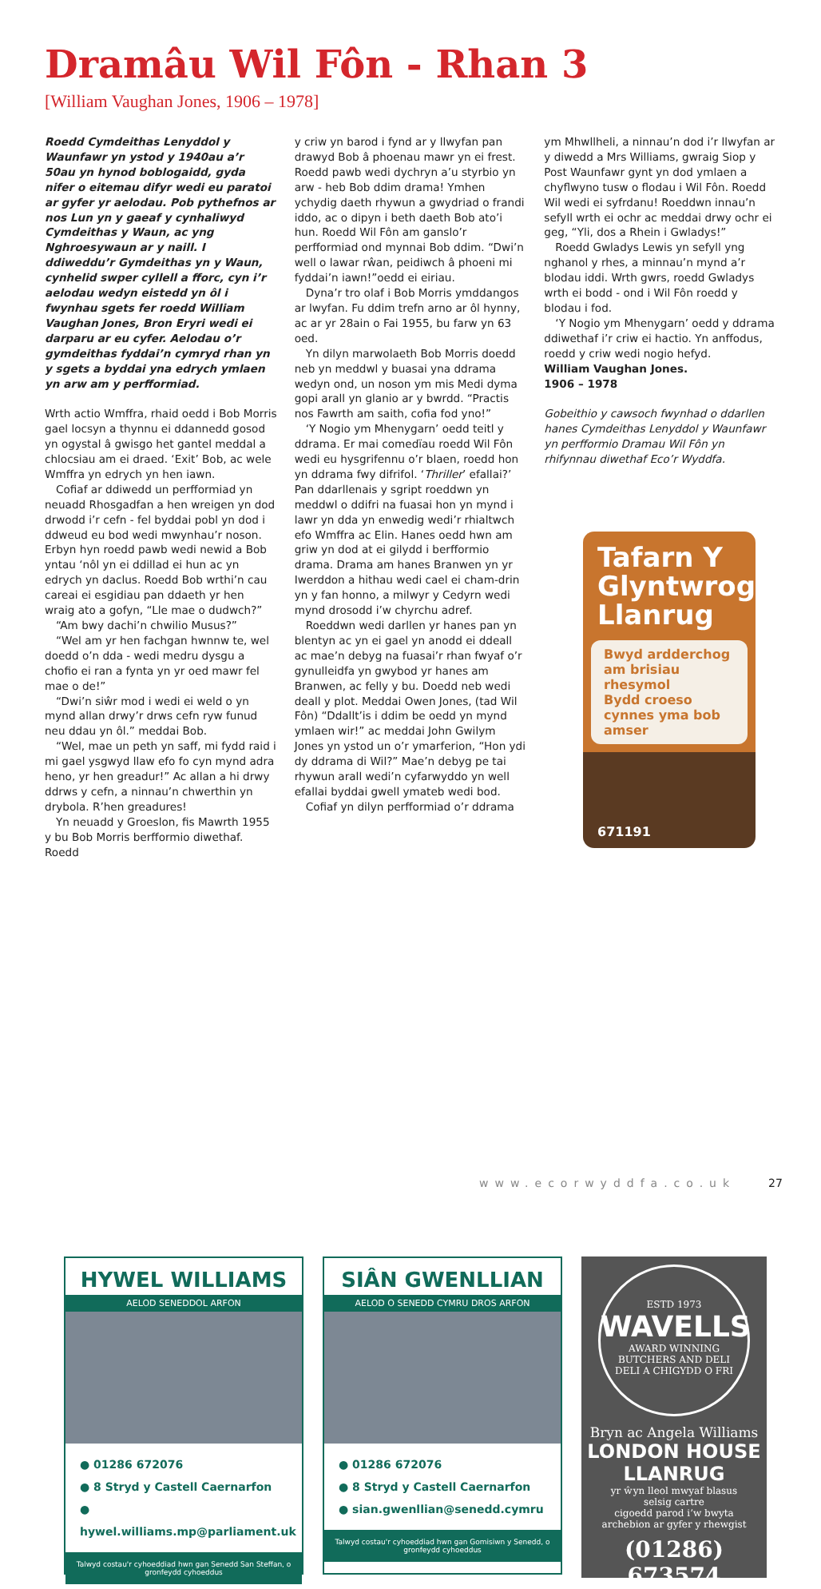Dramâu Wil Fôn - Rhan 3
[William Vaughan Jones, 1906 – 1978]
Roedd Cymdeithas Lenyddol y Waunfawr yn ystod y 1940au a’r 50au yn hynod boblogaidd, gyda nifer o eitemau difyr wedi eu paratoi ar gyfer yr aelodau. Pob pythefnos ar nos Lun yn y gaeaf y cynhaliwyd Cymdeithas y Waun, ac yng Nghroesywaun ar y naill. I ddiweddu’r Gymdeithas yn y Waun, cynhelid swper cyllell a fforc, cyn i’r aelodau wedyn eistedd yn ôl i fwynhau sgets fer roedd William Vaughan Jones, Bron Eryri wedi ei darparu ar eu cyfer. Aelodau o’r gymdeithas fyddai’n cymryd rhan yn y sgets a byddai yna edrych ymlaen yn arw am y perfformiad.
Wrth actio Wmffra, rhaid oedd i Bob Morris gael locsyn a thynnu ei ddannedd gosod yn ogystal â gwisgo het gantel meddal a chlocsiau am ei draed. ‘Exit’ Bob, ac wele Wmffra yn edrych yn hen iawn.
Cofiaf ar ddiwedd un perfformiad yn neuadd Rhosgadfan a hen wreigen yn dod drwodd i’r cefn - fel byddai pobl yn dod i ddweud eu bod wedi mwynhau’r noson. Erbyn hyn roedd pawb wedi newid a Bob yntau ‘nôl yn ei ddillad ei hun ac yn edrych yn daclus. Roedd Bob wrthi’n cau careai ei esgidiau pan ddaeth yr hen wraig ato a gofyn, “Lle mae o dudwch?”
“Am bwy dachi’n chwilio Musus?”
“Wel am yr hen fachgan hwnnw te, wel doedd o’n dda - wedi medru dysgu a chofio ei ran a fynta yn yr oed mawr fel mae o de!”
“Dwi’n siŵr mod i wedi ei weld o yn mynd allan drwy’r drws cefn ryw funud neu ddau yn ôl.” meddai Bob.
“Wel, mae un peth yn saff, mi fydd raid i mi gael ysgwyd llaw efo fo cyn mynd adra heno, yr hen greadur!” Ac allan a hi drwy ddrws y cefn, a ninnau’n chwerthin yn drybola. R’hen greadures!
Yn neuadd y Groeslon, fis Mawrth 1955 y bu Bob Morris berfformio diwethaf. Roedd
y criw yn barod i fynd ar y llwyfan pan drawyd Bob â phoenau mawr yn ei frest. Roedd pawb wedi dychryn a’u styrbio yn arw - heb Bob ddim drama! Ymhen ychydig daeth rhywun a gwydriad o frandi iddo, ac o dipyn i beth daeth Bob ato’i hun. Roedd Wil Fôn am ganslo’r perfformiad ond mynnai Bob ddim. “Dwi’n well o lawar rŵan, peidiwch â phoeni mi fyddai’n iawn!”oedd ei eiriau.
Dyna’r tro olaf i Bob Morris ymddangos ar lwyfan. Fu ddim trefn arno ar ôl hynny, ac ar yr 28ain o Fai 1955, bu farw yn 63 oed.
Yn dilyn marwolaeth Bob Morris doedd neb yn meddwl y buasai yna ddrama wedyn ond, un noson ym mis Medi dyma gopi arall yn glanio ar y bwrdd. “Practis nos Fawrth am saith, cofia fod yno!”
‘Y Nogio ym Mhenygarn’ oedd teitl y ddrama. Er mai comedïau roedd Wil Fôn wedi eu hysgrifennu o’r blaen, roedd hon yn ddrama fwy difrifol. ‘Thriller’ efallai?’ Pan ddarllenais y sgript roeddwn yn meddwl o ddifri na fuasai hon yn mynd i lawr yn dda yn enwedig wedi’r rhialtwch efo Wmffra ac Elin. Hanes oedd hwn am griw yn dod at ei gilydd i berfformio drama. Drama am hanes Branwen yn yr Iwerddon a hithau wedi cael ei cham-drin yn y fan honno, a milwyr y Cedyrn wedi mynd drosodd i’w chyrchu adref.
Roeddwn wedi darllen yr hanes pan yn blentyn ac yn ei gael yn anodd ei ddeall ac mae’n debyg na fuasai’r rhan fwyaf o’r gynulleidfa yn gwybod yr hanes am Branwen, ac felly y bu. Doedd neb wedi deall y plot. Meddai Owen Jones, (tad Wil Fôn) “Ddallt’is i ddim be oedd yn mynd ymlaen wir!” ac meddai John Gwilym Jones yn ystod un o’r ymarferion, “Hon ydi dy ddrama di Wil?” Mae’n debyg pe tai rhywun arall wedi’n cyfarwyddo yn well efallai byddai gwell ymateb wedi bod.
Cofiaf yn dilyn perfformiad o’r ddrama
ym Mhwllheli, a ninnau’n dod i’r llwyfan ar y diwedd a Mrs Williams, gwraig Siop y Post Waunfawr gynt yn dod ymlaen a chyflwyno tusw o flodau i Wil Fôn. Roedd Wil wedi ei syfrdanu! Roeddwn innau’n sefyll wrth ei ochr ac meddai drwy ochr ei geg, “Yli, dos a Rhein i Gwladys!”
Roedd Gwladys Lewis yn sefyll yng nghanol y rhes, a minnau’n mynd a’r blodau iddi. Wrth gwrs, roedd Gwladys wrth ei bodd - ond i Wil Fôn roedd y blodau i fod.
‘Y Nogio ym Mhenygarn’ oedd y ddrama ddiwethaf i’r criw ei hactio. Yn anffodus, roedd y criw wedi nogio hefyd.
William Vaughan Jones.
1906 – 1978
Gobeithio y cawsoch fwynhad o ddarllen hanes Cymdeithas Lenyddol y Waunfawr yn perfformio Dramau Wil Fôn yn rhifynnau diwethaf Eco’r Wyddfa.
Tafarn Y Glyntwrog Llanrug
Bwyd ardderchog am brisiau rhesymol
Bydd croeso cynnes yma bob amser
671191
HYWEL WILLIAMS
AELOD SENEDDOL ARFON
● 01286 672076
● 8 Stryd y Castell Caernarfon
● hywel.williams.mp@parliament.uk
Talwyd costau'r cyhoeddiad hwn gan Senedd San Steffan, o gronfeydd cyhoeddus
SIÂN GWENLLIAN
AELOD O SENEDD CYMRU DROS ARFON
● 01286 672076
● 8 Stryd y Castell Caernarfon
● sian.gwenllian@senedd.cymru
Talwyd costau'r cyhoeddiad hwn gan Gomisiwn y Senedd, o gronfeydd cyhoeddus
ESTD 1973
WAVELLS
AWARD WINNING BUTCHERS AND DELI
DELI A CHIGYDD O FRI
Bryn ac Angela Williams
LONDON HOUSE LLANRUG
yr ŵyn lleol mwyaf blasus
selsig cartre
cigoedd parod i’w bwyta
archebion ar gyfer y rhewgist
(01286) 673574
www.ecorwyddfa.co.uk 27